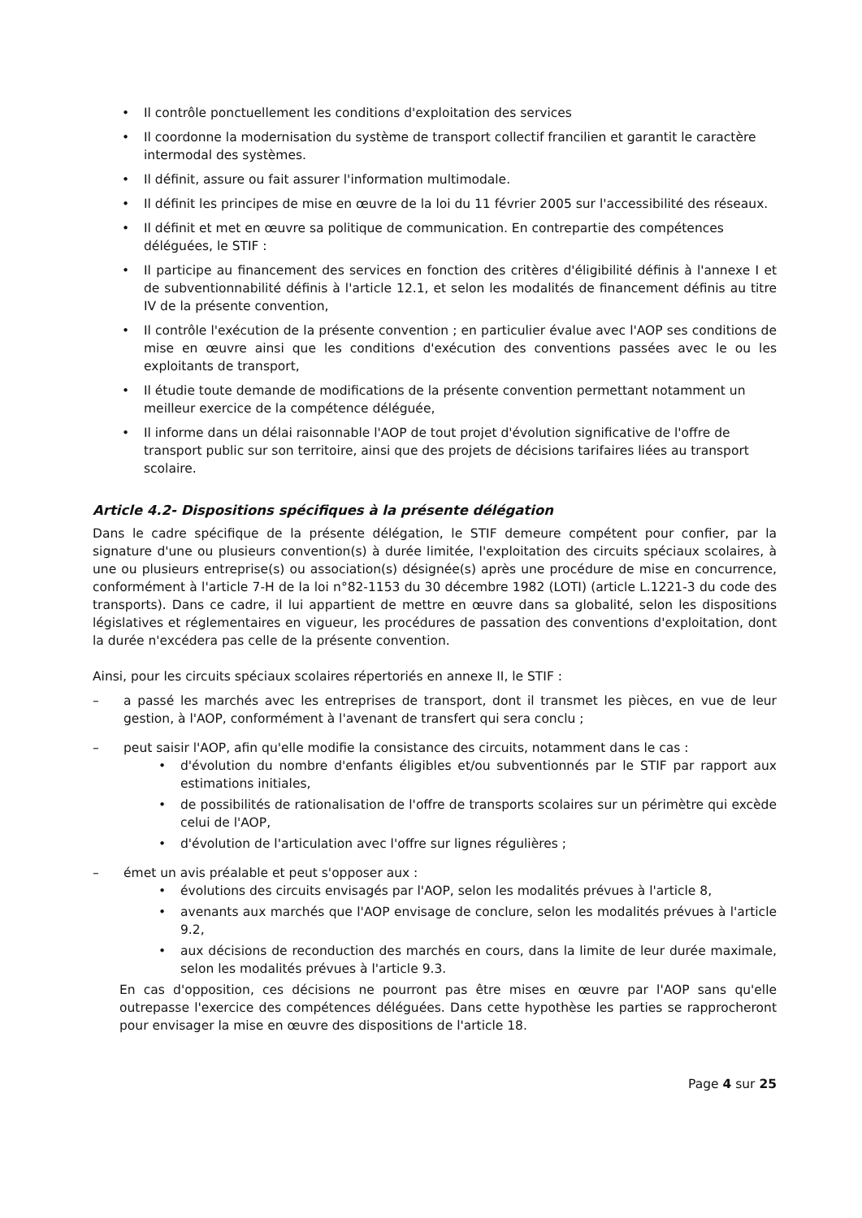• Il contrôle ponctuellement les conditions d'exploitation des services
• Il coordonne la modernisation du système de transport collectif francilien et garantit le caractère intermodal des systèmes.
• Il définit, assure ou fait assurer l'information multimodale.
• Il définit les principes de mise en œuvre de la loi du 11 février 2005 sur l'accessibilité des réseaux.
• Il définit et met en œuvre sa politique de communication. En contrepartie des compétences déléguées, le STIF :
• Il participe au financement des services en fonction des critères d'éligibilité définis à l'annexe I et de subventionnabilité définis à l'article 12.1, et selon les modalités de financement définis au titre IV de la présente convention,
• Il contrôle l'exécution de la présente convention ; en particulier évalue avec l'AOP ses conditions de mise en œuvre ainsi que les conditions d'exécution des conventions passées avec le ou les exploitants de transport,
• Il étudie toute demande de modifications de la présente convention permettant notamment un meilleur exercice de la compétence déléguée,
• Il informe dans un délai raisonnable l'AOP de tout projet d'évolution significative de l'offre de transport public sur son territoire, ainsi que des projets de décisions tarifaires liées au transport scolaire.
Article 4.2- Dispositions spécifiques à la présente délégation
Dans le cadre spécifique de la présente délégation, le STIF demeure compétent pour confier, par la signature d'une ou plusieurs convention(s) à durée limitée, l'exploitation des circuits spéciaux scolaires, à une ou plusieurs entreprise(s) ou association(s) désignée(s) après une procédure de mise en concurrence, conformément à l'article 7-H de la loi n°82-1153 du 30 décembre 1982 (LOTI) (article L.1221-3 du code des transports). Dans ce cadre, il lui appartient de mettre en œuvre dans sa globalité, selon les dispositions législatives et réglementaires en vigueur, les procédures de passation des conventions d'exploitation, dont la durée n'excédera pas celle de la présente convention.
Ainsi, pour les circuits spéciaux scolaires répertoriés en annexe II, le STIF :
– a passé les marchés avec les entreprises de transport, dont il transmet les pièces, en vue de leur gestion, à l'AOP, conformément à l'avenant de transfert qui sera conclu ;
– peut saisir l'AOP, afin qu'elle modifie la consistance des circuits, notamment dans le cas :
• d'évolution du nombre d'enfants éligibles et/ou subventionnés par le STIF par rapport aux estimations initiales,
• de possibilités de rationalisation de l'offre de transports scolaires sur un périmètre qui excède celui de l'AOP,
• d'évolution de l'articulation avec l'offre sur lignes régulières ;
– émet un avis préalable et peut s'opposer aux :
• évolutions des circuits envisagés par l'AOP, selon les modalités prévues à l'article 8,
• avenants aux marchés que l'AOP envisage de conclure, selon les modalités prévues à l'article 9.2,
• aux décisions de reconduction des marchés en cours, dans la limite de leur durée maximale, selon les modalités prévues à l'article 9.3.
En cas d'opposition, ces décisions ne pourront pas être mises en œuvre par l'AOP sans qu'elle outrepasse l'exercice des compétences déléguées. Dans cette hypothèse les parties se rapprocheront pour envisager la mise en œuvre des dispositions de l'article 18.
Page 4 sur 25